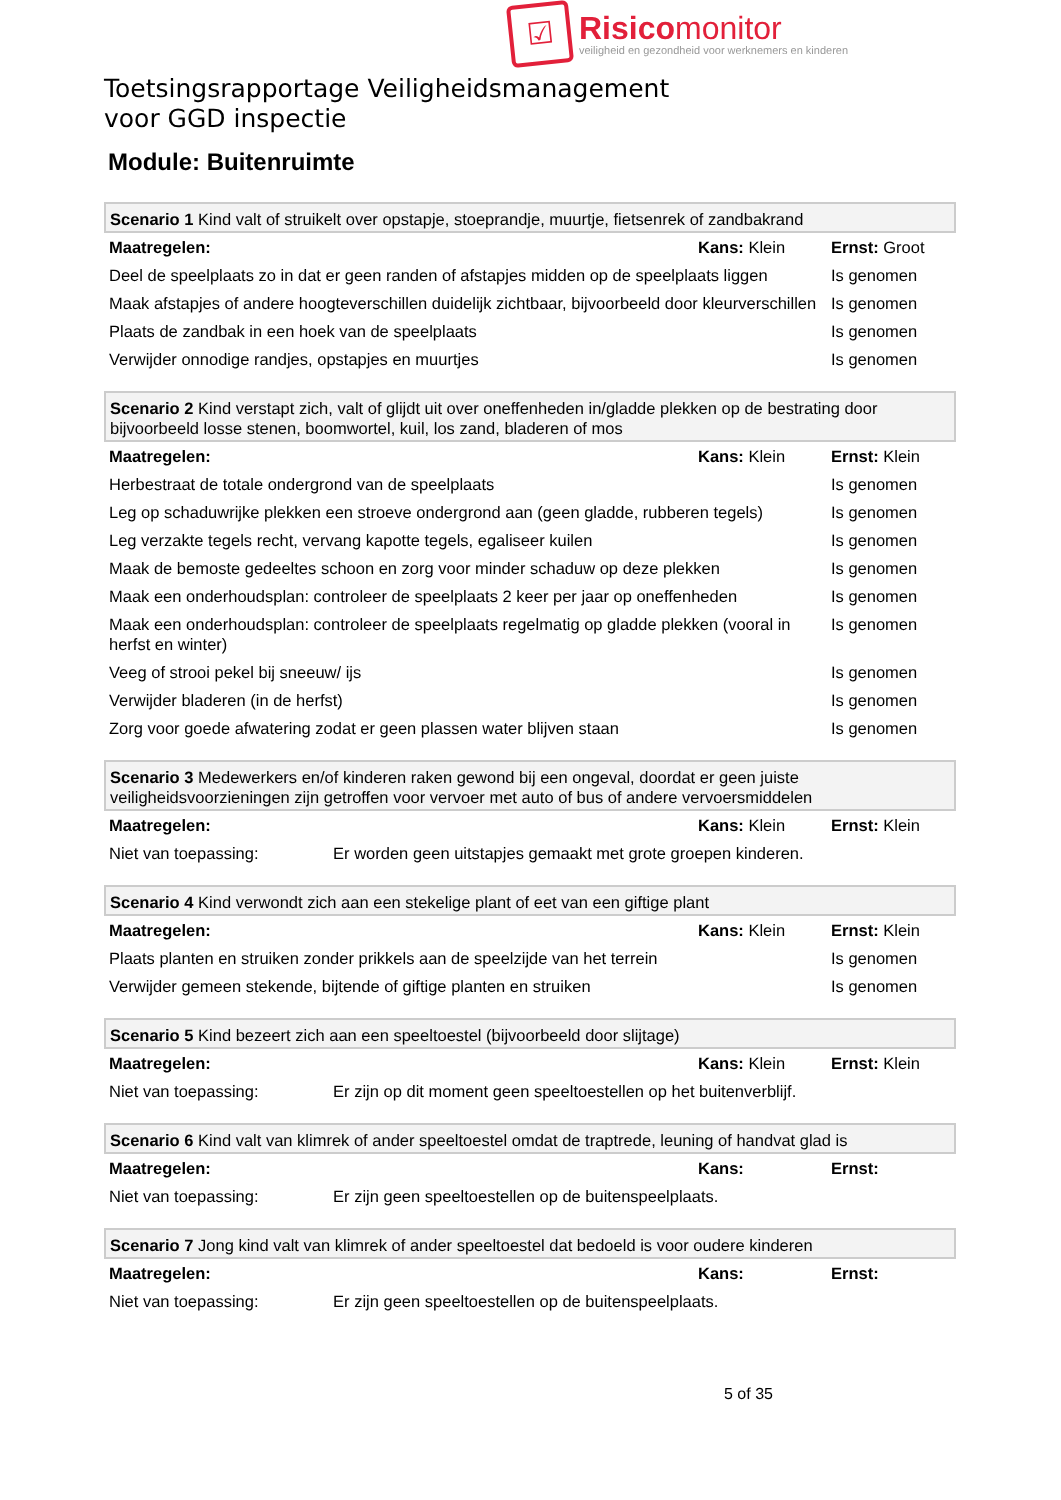☑
Risicomonitor
veiligheid en gezondheid voor werknemers en kinderen
Toetsingsrapportage Veiligheidsmanagement
voor GGD inspectie
Module: Buitenruimte
| Scenario 1 Kind valt of struikelt over opstapje, stoeprandje, muurtje, fietsenrek of zandbakrand | | |
| Maatregelen: | Kans: Klein | Ernst: Groot |
| Deel de speelplaats zo in dat er geen randen of afstapjes midden op de speelplaats liggen | | Is genomen |
| Maak afstapjes of andere hoogteverschillen duidelijk zichtbaar, bijvoorbeeld door kleurverschillen | | Is genomen |
| Plaats de zandbak in een hoek van de speelplaats | | Is genomen |
| Verwijder onnodige randjes, opstapjes en muurtjes | | Is genomen |
| Scenario 2 Kind verstapt zich, valt of glijdt uit over oneffenheden in/gladde plekken op de bestrating door bijvoorbeeld losse stenen, boomwortel, kuil, los zand, bladeren of mos | | |
| Maatregelen: | Kans: Klein | Ernst: Klein |
| Herbestraat de totale ondergrond van de speelplaats | | Is genomen |
| Leg op schaduwrijke plekken een stroeve ondergrond aan (geen gladde, rubberen tegels) | | Is genomen |
| Leg verzakte tegels recht, vervang kapotte tegels, egaliseer kuilen | | Is genomen |
| Maak de bemoste gedeeltes schoon en zorg voor minder schaduw op deze plekken | | Is genomen |
| Maak een onderhoudsplan: controleer de speelplaats 2 keer per jaar op oneffenheden | | Is genomen |
| Maak een onderhoudsplan: controleer de speelplaats regelmatig op gladde plekken (vooral in herfst en winter) | | Is genomen |
| Veeg of strooi pekel bij sneeuw/ ijs | | Is genomen |
| Verwijder bladeren (in de herfst) | | Is genomen |
| Zorg voor goede afwatering zodat er geen plassen water blijven staan | | Is genomen |
| Scenario 3 Medewerkers en/of kinderen raken gewond bij een ongeval, doordat er geen juiste veiligheidsvoorzieningen zijn getroffen voor vervoer met auto of bus of andere vervoersmiddelen | | |
| Maatregelen: | Kans: Klein | Ernst: Klein |
| Niet van toepassing: Er worden geen uitstapjes gemaakt met grote groepen kinderen. | | |
| Scenario 4 Kind verwondt zich aan een stekelige plant of eet van een giftige plant | | |
| Maatregelen: | Kans: Klein | Ernst: Klein |
| Plaats planten en struiken zonder prikkels aan de speelzijde van het terrein | | Is genomen |
| Verwijder gemeen stekende, bijtende of giftige planten en struiken | | Is genomen |
| Scenario 5 Kind bezeert zich aan een speeltoestel (bijvoorbeeld door slijtage) | | |
| Maatregelen: | Kans: Klein | Ernst: Klein |
| Niet van toepassing: Er zijn op dit moment geen speeltoestellen op het buitenverblijf. | | |
| Scenario 6 Kind valt van klimrek of ander speeltoestel omdat de traptrede, leuning of handvat glad is | | |
| Maatregelen: | Kans: | Ernst: |
| Niet van toepassing: Er zijn geen speeltoestellen op de buitenspeelplaats. | | |
| Scenario 7 Jong kind valt van klimrek of ander speeltoestel dat bedoeld is voor oudere kinderen | | |
| Maatregelen: | Kans: | Ernst: |
| Niet van toepassing: Er zijn geen speeltoestellen op de buitenspeelplaats. | | |
5 of 35